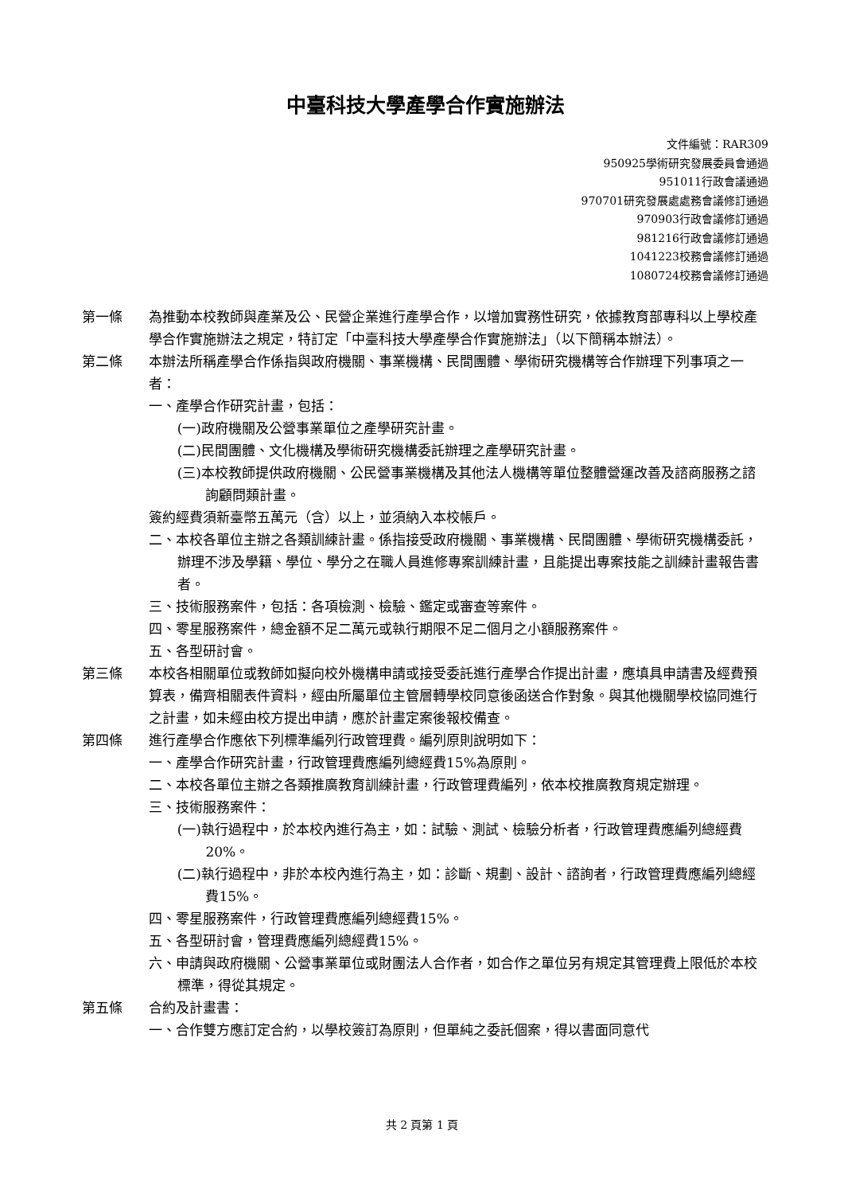中臺科技大學產學合作實施辦法
文件編號：RAR309
950925學術研究發展委員會通過
951011行政會議通過
970701研究發展處處務會議修訂通過
970903行政會議修訂通過
981216行政會議修訂通過
1041223校務會議修訂通過
1080724校務會議修訂通過
第一條 為推動本校教師與產業及公、民營企業進行產學合作，以增加實務性研究，依據教育部專科以上學校產學合作實施辦法之規定，特訂定「中臺科技大學產學合作實施辦法」（以下簡稱本辦法）。
第二條 本辦法所稱產學合作係指與政府機關、事業機構、民間團體、學術研究機構等合作辦理下列事項之一者：
一、產學合作研究計畫，包括：
(一)政府機關及公營事業單位之產學研究計畫。
(二)民間團體、文化機構及學術研究機構委託辦理之產學研究計畫。
(三)本校教師提供政府機關、公民營事業機構及其他法人機構等單位整體營運改善及諮商服務之諮詢顧問類計畫。
簽約經費須新臺幣五萬元（含）以上，並須納入本校帳戶。
二、本校各單位主辦之各類訓練計畫。係指接受政府機關、事業機構、民間團體、學術研究機構委託，辦理不涉及學籍、學位、學分之在職人員進修專案訓練計畫，且能提出專案技能之訓練計畫報告書者。
三、技術服務案件，包括：各項檢測、檢驗、鑑定或審查等案件。
四、零星服務案件，總金額不足二萬元或執行期限不足二個月之小額服務案件。
五、各型研討會。
第三條 本校各相關單位或教師如擬向校外機構申請或接受委託進行產學合作提出計畫，應填具申請書及經費預算表，備齊相關表件資料，經由所屬單位主管層轉學校同意後函送合作對象。與其他機關學校協同進行之計畫，如未經由校方提出申請，應於計畫定案後報校備查。
第四條 進行產學合作應依下列標準編列行政管理費。編列原則說明如下：
一、產學合作研究計畫，行政管理費應編列總經費15%為原則。
二、本校各單位主辦之各類推廣教育訓練計畫，行政管理費編列，依本校推廣教育規定辦理。
三、技術服務案件：
(一)執行過程中，於本校內進行為主，如：試驗、測試、檢驗分析者，行政管理費應編列總經費20%。
(二)執行過程中，非於本校內進行為主，如：診斷、規劃、設計、諮詢者，行政管理費應編列總經費15%。
四、零星服務案件，行政管理費應編列總經費15%。
五、各型研討會，管理費應編列總經費15%。
六、申請與政府機關、公營事業單位或財團法人合作者，如合作之單位另有規定其管理費上限低於本校標準，得從其規定。
第五條 合約及計畫書：
一、合作雙方應訂定合約，以學校簽訂為原則，但單純之委託個案，得以書面同意代
共 2 頁第 1 頁